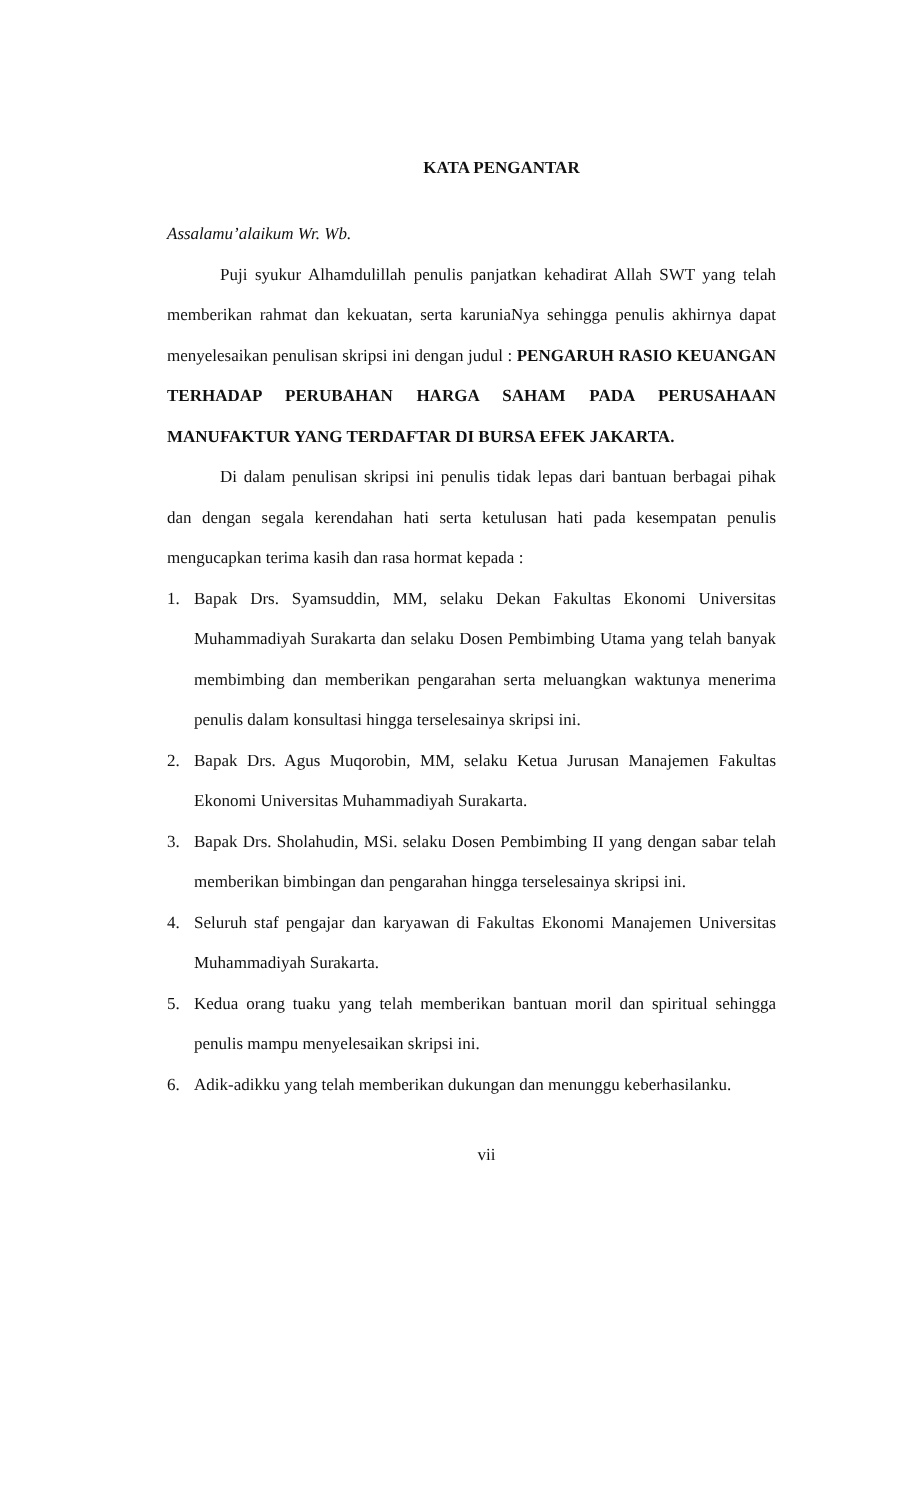KATA PENGANTAR
Assalamu’alaikum Wr. Wb.
Puji syukur Alhamdulillah penulis panjatkan kehadirat Allah SWT yang telah memberikan rahmat dan kekuatan, serta karuniaNya sehingga penulis akhirnya dapat menyelesaikan penulisan skripsi ini dengan judul : PENGARUH RASIO KEUANGAN TERHADAP PERUBAHAN HARGA SAHAM PADA PERUSAHAAN MANUFAKTUR YANG TERDAFTAR DI BURSA EFEK JAKARTA.
Di dalam penulisan skripsi ini penulis tidak lepas dari bantuan berbagai pihak dan dengan segala kerendahan hati serta ketulusan hati pada kesempatan penulis mengucapkan terima kasih dan rasa hormat kepada :
1. Bapak Drs. Syamsuddin, MM, selaku Dekan Fakultas Ekonomi Universitas Muhammadiyah Surakarta dan selaku Dosen Pembimbing Utama yang telah banyak membimbing dan memberikan pengarahan serta meluangkan waktunya menerima penulis dalam konsultasi hingga terselesainya skripsi ini.
2. Bapak Drs. Agus Muqorobin, MM, selaku Ketua Jurusan Manajemen Fakultas Ekonomi Universitas Muhammadiyah Surakarta.
3. Bapak Drs. Sholahudin, MSi. selaku Dosen Pembimbing II yang dengan sabar telah memberikan bimbingan dan pengarahan hingga terselesainya skripsi ini.
4. Seluruh staf pengajar dan karyawan di Fakultas Ekonomi Manajemen Universitas Muhammadiyah Surakarta.
5. Kedua orang tuaku yang telah memberikan bantuan moril dan spiritual sehingga penulis mampu menyelesaikan skripsi ini.
6. Adik-adikku yang telah memberikan dukungan dan menunggu keberhasilanku.
vii